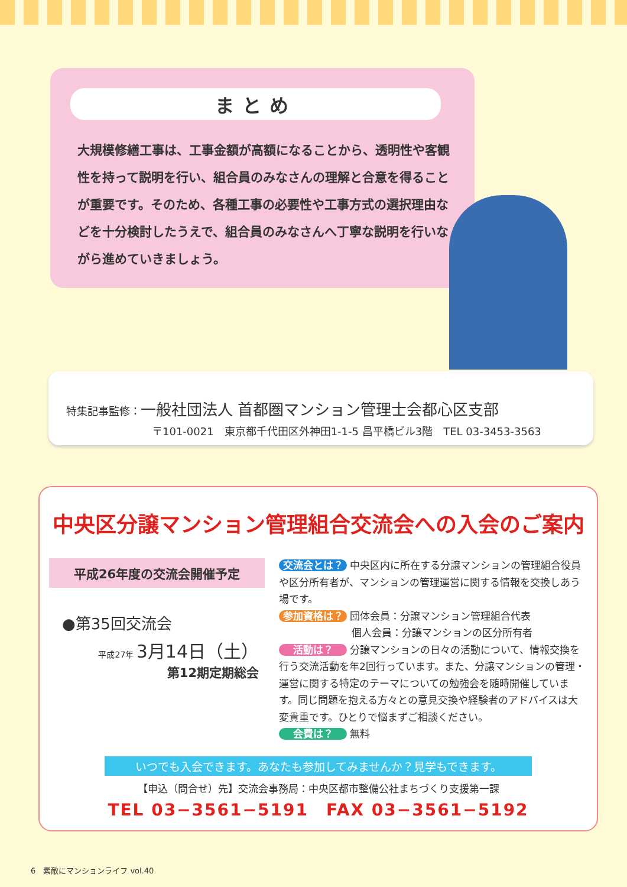まとめ
大規模修繕工事は、工事金額が高額になることから、透明性や客観性を持って説明を行い、組合員のみなさんの理解と合意を得ることが重要です。そのため、各種工事の必要性や工事方式の選択理由などを十分検討したうえで、組合員のみなさんへ丁寧な説明を行いながら進めていきましょう。
特集記事監修：一般社団法人 首都圏マンション管理士会都心区支部
〒101-0021　東京都千代田区外神田1-1-5 昌平橋ビル3階　TEL 03-3453-3563
中央区分譲マンション管理組合交流会への入会のご案内
平成26年度の交流会開催予定
●第35回交流会
平成27年 3月14日（土）
第12期定期総会
交流会とは？ 中央区内に所在する分譲マンションの管理組合役員や区分所有者が、マンションの管理運営に関する情報を交換しあう場です。
参加資格は？ 団体会員：分譲マンション管理組合代表
個人会員：分譲マンションの区分所有者
活動は？ 分譲マンションの日々の活動について、情報交換を行う交流活動を年2回行っています。また、分譲マンションの管理・運営に関する特定のテーマについての勉強会を随時開催しています。同じ問題を抱える方々との意見交換や経験者のアドバイスは大変貴重です。ひとりで悩まずご相談ください。
会費は？ 無料
いつでも入会できます。あなたも参加してみませんか？見学もできます。
【申込（問合せ）先】交流会事務局：中央区都市整備公社まちづくり支援第一課
TEL 03−3561−5191　FAX 03−3561−5192
6　素敵にマンションライフ vol.40